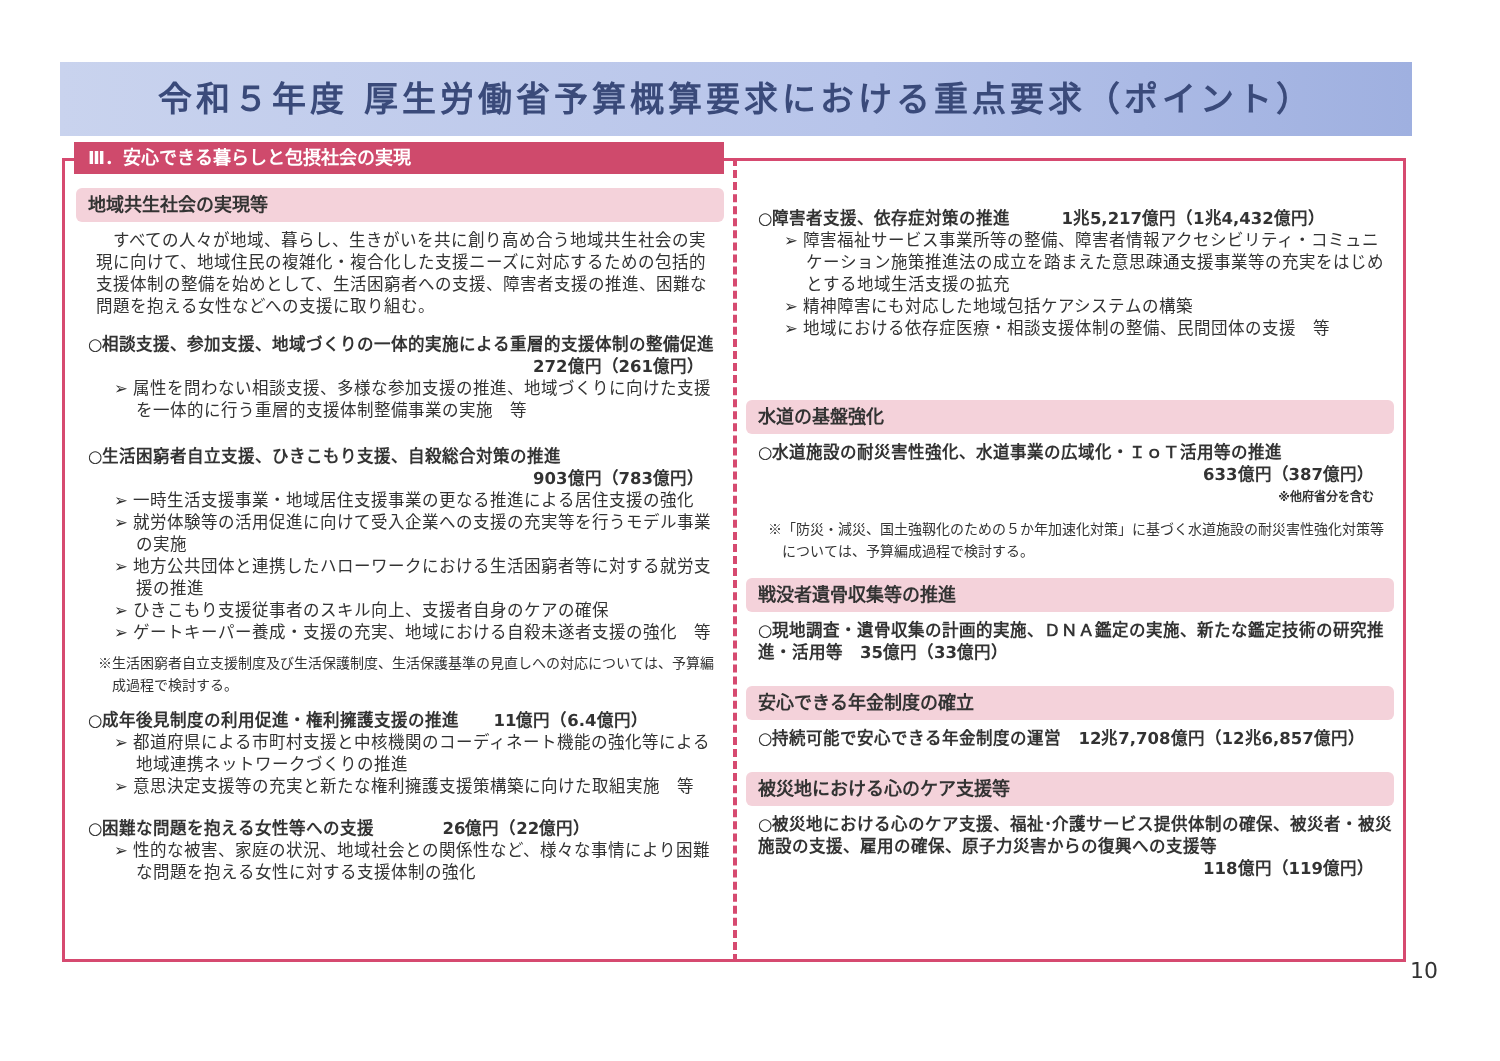令和５年度 厚生労働省予算概算要求における重点要求（ポイント）
Ⅲ．安心できる暮らしと包摂社会の実現
地域共生社会の実現等
すべての人々が地域、暮らし、生きがいを共に創り高め合う地域共生社会の実現に向けて、地域住民の複雑化・複合化した支援ニーズに対応するための包括的支援体制の整備を始めとして、生活困窮者への支援、障害者支援の推進、困難な問題を抱える女性などへの支援に取り組む。
○相談支援、参加支援、地域づくりの一体的実施による重層的支援体制の整備促進
272億円（261億円）
➢ 属性を問わない相談支援、多様な参加支援の推進、地域づくりに向けた支援を一体的に行う重層的支援体制整備事業の実施　等
○生活困窮者自立支援、ひきこもり支援、自殺総合対策の推進
903億円（783億円）
➢ 一時生活支援事業・地域居住支援事業の更なる推進による居住支援の強化
➢ 就労体験等の活用促進に向けて受入企業への支援の充実等を行うモデル事業の実施
➢ 地方公共団体と連携したハローワークにおける生活困窮者等に対する就労支援の推進
➢ ひきこもり支援従事者のスキル向上、支援者自身のケアの確保
➢ ゲートキーパー養成・支援の充実、地域における自殺未遂者支援の強化　等
※生活困窮者自立支援制度及び生活保護制度、生活保護基準の見直しへの対応については、予算編成過程で検討する。
○成年後見制度の利用促進・権利擁護支援の推進　　11億円（6.4億円）
➢ 都道府県による市町村支援と中核機関のコーディネート機能の強化等による地域連携ネットワークづくりの推進
➢ 意思決定支援等の充実と新たな権利擁護支援策構築に向けた取組実施　等
○困難な問題を抱える女性等への支援　　　　26億円（22億円）
➢ 性的な被害、家庭の状況、地域社会との関係性など、様々な事情により困難な問題を抱える女性に対する支援体制の強化
○障害者支援、依存症対策の推進　　　1兆5,217億円（1兆4,432億円）
➢ 障害福祉サービス事業所等の整備、障害者情報アクセシビリティ・コミュニケーション施策推進法の成立を踏まえた意思疎通支援事業等の充実をはじめとする地域生活支援の拡充
➢ 精神障害にも対応した地域包括ケアシステムの構築
➢ 地域における依存症医療・相談支援体制の整備、民間団体の支援　等
水道の基盤強化
○水道施設の耐災害性強化、水道事業の広域化・ＩｏＴ活用等の推進
633億円（387億円）
※他府省分を含む
※「防災・減災、国土強靱化のための５か年加速化対策」に基づく水道施設の耐災害性強化対策等については、予算編成過程で検討する。
戦没者遺骨収集等の推進
○現地調査・遺骨収集の計画的実施、ＤＮＡ鑑定の実施、新たな鑑定技術の研究推進・活用等　35億円（33億円）
安心できる年金制度の確立
○持続可能で安心できる年金制度の運営　12兆7,708億円（12兆6,857億円）
被災地における心のケア支援等
○被災地における心のケア支援、福祉･介護サービス提供体制の確保、被災者・被災施設の支援、雇用の確保、原子力災害からの復興への支援等
118億円（119億円）
10